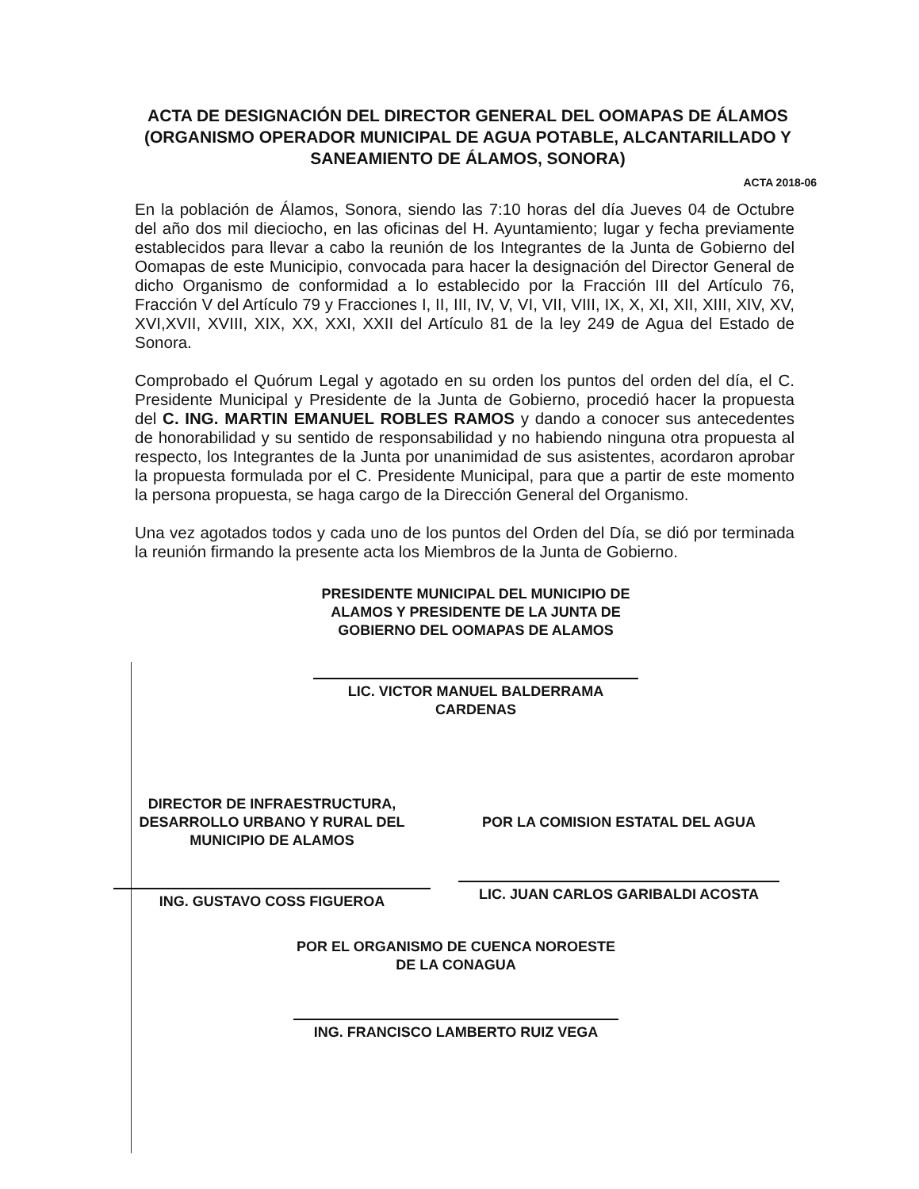ACTA DE DESIGNACIÓN DEL DIRECTOR GENERAL DEL OOMAPAS DE ÁLAMOS (ORGANISMO OPERADOR MUNICIPAL DE AGUA POTABLE, ALCANTARILLADO Y SANEAMIENTO DE ÁLAMOS, SONORA)
ACTA 2018-06
En la población de Álamos, Sonora, siendo las 7:10 horas del día Jueves 04 de Octubre del año dos mil dieciocho, en las oficinas del H. Ayuntamiento; lugar y fecha previamente establecidos para llevar a cabo la reunión de los Integrantes de la Junta de Gobierno del Oomapas de este Municipio, convocada para hacer la designación del Director General de dicho Organismo de conformidad a lo establecido por la Fracción III del Artículo 76, Fracción V del Artículo 79 y Fracciones I, II, III, IV, V, VI, VII, VIII, IX, X, XI, XII, XIII, XIV, XV, XVI,XVII, XVIII, XIX, XX, XXI, XXII del Artículo 81 de la ley 249 de Agua del Estado de Sonora.
Comprobado el Quórum Legal y agotado en su orden los puntos del orden del día, el C. Presidente Municipal y Presidente de la Junta de Gobierno, procedió hacer la propuesta del C. ING. MARTIN EMANUEL ROBLES RAMOS y dando a conocer sus antecedentes de honorabilidad y su sentido de responsabilidad y no habiendo ninguna otra propuesta al respecto, los Integrantes de la Junta por unanimidad de sus asistentes, acordaron aprobar la propuesta formulada por el C. Presidente Municipal, para que a partir de este momento la persona propuesta, se haga cargo de la Dirección General del Organismo.
Una vez agotados todos y cada uno de los puntos del Orden del Día, se dió por terminada la reunión firmando la presente acta los Miembros de la Junta de Gobierno.
PRESIDENTE MUNICIPAL DEL MUNICIPIO DE ALAMOS Y PRESIDENTE DE LA JUNTA DE GOBIERNO DEL OOMAPAS DE ALAMOS
LIC. VICTOR MANUEL BALDERRAMA CARDENAS
DIRECTOR DE INFRAESTRUCTURA, DESARROLLO URBANO Y RURAL DEL MUNICIPIO DE ALAMOS
ING. GUSTAVO COSS FIGUEROA
POR LA COMISION ESTATAL DEL AGUA
LIC. JUAN CARLOS GARIBALDI ACOSTA
POR EL ORGANISMO DE CUENCA NOROESTE DE LA CONAGUA
ING. FRANCISCO LAMBERTO RUIZ VEGA